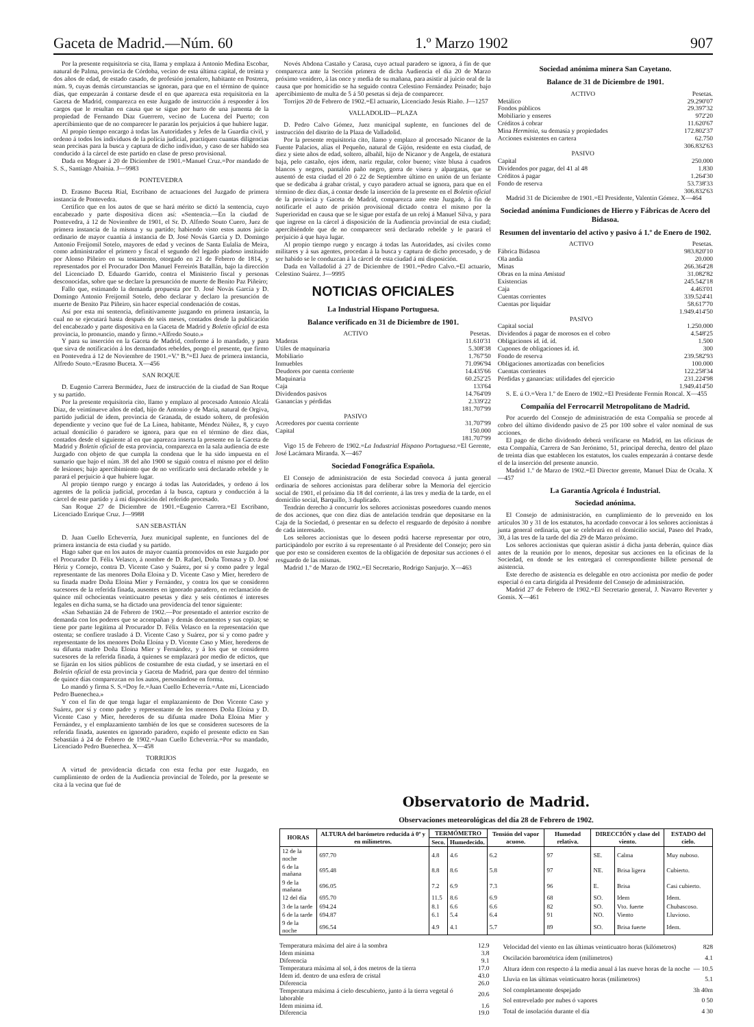Gaceta de Madrid.—Núm. 60 1.º Marzo 1902 907
Por la presente requisitoria se cita, llama y emplaza á Antonio Medina Escobar, natural de Palma, provincia de Córdoba, vecino de esta última capital, de treinta y dos años de edad, de estado casado, de profesión jornalero, habitante en Postrera, núm. 9, cuyas demás circunstancias se ignoran, para que en el término de quince días, que empezarán á contarse desde el en que aparezca esta requisitoria en la Gaceta de Madrid, comparezca en este Juzgado de instrucción á responder á los cargos que le resultan en causa que se sigue por hurto de una jumenta de la propiedad de Fernando Díaz Guerrero, vecino de Lucena del Puerto; con apercibimiento que de no comparecer le pararán los perjuicios á que hubiere lugar.
Al propio tiempo encargo á todas las Autoridades y Jefes de la Guardia civil, y ordeno á todos los individuos de la policía judicial, practiquen cuantas diligencias sean precisas para la busca y captura de dicho individuo, y caso de ser habido sea conducido á la cárcel de este partido en clase de preso provisional.
Dada en Moguer á 20 de Diciembre de 1901.=Manuel Cruz.=Por mandado de S. S., Santiago Abaitúa. J—9983
PONTEVEDRA
D. Erasmo Buceta Rial, Escribano de actuaciones del Juzgado de primera instancia de Pontevedra.
Certifico que en los autos de que se hará mérito se dictó la sentencia, cuyo encabezado y parte dispositiva dicen así: «Sentencia.—En la ciudad de Pontevedra, á 12 de Noviembre de 1901, el Sr. D. Alfredo Souto Cuero, Juez de primera instancia de la misma y su partido; habiendo visto estos autos juicio ordinario de mayor cuantía á instancia de D. José Novás García y D. Domingo Antonio Freijomil Sotelo, mayores de edad y vecinos de Santa Eulalia de Meira, como administrador el primero y fiscal el segundo del legado piadoso instituído por Alonso Piñeiro en su testamento, otorgado en 21 de Febrero de 1814, y representados por el Procurador Don Manuel Ferreirós Batallán, bajo la dirección del Licenciado D. Eduardo Garrido, contra el Ministerio fiscal y personas desconocidas, sobre que se declare la presunción de muerte de Benito Paz Piñeiro;
Fallo que, estimando la demanda propuesta por D. José Novás García y D. Domingo Antonio Freijomil Sotelo, debo declarar y declaro la presunción de muerte de Benito Paz Piñeiro, sin hacer especial condenación de costas.
Así por esta mi sentencia, definitivamente juzgando en primera instancia, la cual no se ejecutará hasta después de seis meses, contados desde la publicación del encabezado y parte dispositiva en la Gaceta de Madrid y Boletín oficial de esta provincia, lo pronuncio, mando y firmo.=Alfredo Souto.»
Y para su inserción en la Gaceta de Madrid, conforme á lo mandado, y para que sirva de notificación á los demandados rebeldes, pongo el presente, que firmo en Pontevedra á 12 de Noviembre de 1901.=V.º B.º=El Juez de primera instancia, Alfredo Souto.=Erasmo Buceta. X—456
SAN ROQUE
D. Eugenio Carrera Bermúdez, Juez de instrucción de la ciudad de San Roque y su partido.
Por la presente requisitoria cito, llamo y emplazo al procesado Antonio Alcalá Díaz, de veintinueve años de edad, hijo de Antonio y de María, natural de Orgiva, partido judicial de ídem, provincia de Granada, de estado soltero, de profesión dependiente y vecino que fué de La Línea, habitante, Méndez Núñez, 8, y cuyo actual domicilio ó paradero se ignora, para que en el término de diez días, contados desde el siguiente al en que aparezca inserta la presente en la Gaceta de Madrid y Boletín oficial de esta provincia, comparezca en la sala audiencia de este Juzgado con objeto de que cumpla la condena que le ha sido impuesta en el sumario que bajo el núm. 38 del año 1900 se siguió contra el mismo por el delito de lesiones; bajo apercibimiento que de no verificarlo será declarado rebelde y le parará el perjuicio á que hubiere lugar.
Al propio tiempo ruego y encargo á todas las Autoridades, y ordeno á los agentes de la policía judicial, procedan á la busca, captura y conducción á la cárcel de este partido y á mi disposición del referido procesado.
San Roque 27 de Diciembre de 1901.=Eugenio Carrera.=El Escribano, Licenciado Enrique Cruz. J—9988
SAN SEBASTIÁN
D. Juan Cuello Echeverría, Juez municipal suplente, en funciones del de primera instancia de esta ciudad y su partido.
Hago saber que en los autos de mayor cuantía promovidos en este Juzgado por el Procurador D. Félix Velasco, á nombre de D. Rafael, Doña Tomasa y D. José Hériz y Cornejo, contra D. Vicente Caso y Suárez, por sí y como padre y legal representante de las menores Doña Eloína y D. Vicente Caso y Mier, heredero de su finada madre Doña Eloína Mier y Fernández, y contra los que se consideren sucesores de la referida finada, ausentes en ignorado paradero, en reclamación de quince mil ochocientas veinticuatro pesetas y diez y seis céntimos é intereses legales en dicha suma, se ha dictado una providencia del tenor siguiente:
«San Sebastián 24 de Febrero de 1902.—Por presentado el anterior escrito de demanda con los poderes que se acompañan y demás documentos y sus copias; se tiene por parte legítima al Procurador D. Félix Velasco en la representación que ostenta; se confiere traslado á D. Vicente Caso y Suárez, por sí y como padre y representante de los menores Doña Eloína y D. Vicente Caso y Mier, herederos de su difunta madre Doña Eloína Mier y Fernández, y á los que se consideren sucesores de la referida finada, á quienes se emplazará por medio de edictos, que se fijarán en los sitios públicos de costumbre de esta ciudad, y se insertará en el Boletín oficial de esta provincia y Gaceta de Madrid, para que dentro del término de quince días comparezcan en los autos, personándose en forma.
Lo mandó y firma S. S.=Doy fe.=Juan Cuello Echeverría.=Ante mí, Licenciado Pedro Buenechea.»
Y con el fin de que tenga lugar el emplazamiento de Don Vicente Caso y Suárez, por sí y como padre y representante de los menores Doña Eloína y D. Vicente Caso y Mier, herederos de su difunta madre Doña Eloína Mier y Fernández, y el emplazamiento también de los que se consideren sucesores de la referida finada, ausentes en ignorado paradero, expido el presente edicto en San Sebastián á 24 de Febrero de 1902.=Juan Cuello Echeverría.=Por su mandado, Licenciado Pedro Buenechea. X—458
TORRIJOS
A virtud de providencia dictada con esta fecha por este Juzgado, en cumplimiento de orden de la Audiencia provincial de Toledo, por la presente se cita á la vecina que fué de
Novés Abdona Castaño y Carasa, cuyo actual paradero se ignora, á fin de que comparezca ante la Sección primera de dicha Audiencia el día 20 de Marzo próximo venidero, á las once y media de su mañana, para asistir al juicio oral de la causa que por homicidio se ha seguido contra Celestino Fernández Peinado; bajo apercibimiento de multa de 5 á 50 pesetas si deja de comparecer.
Torrijos 20 de Febrero de 1902.=El actuario, Licenciado Jesús Riaño. J—1257
VALLADOLID—PLAZA
D. Pedro Calvo Gómez, Juez municipal suplente, en funciones del de instrucción del distrito de la Plaza de Valladolid.
Por la presente requisitoria cito, llamo y emplazo al procesado Nicanor de la Fuente Palacios, alias el Pequeño, natural de Gijón, residente en esta ciudad, de diez y siete años de edad, soltero, albañil, hijo de Nicanor y de Angela, de estatura baja, pelo castaño, ojos ídem, nariz regular, color bueno; viste blusa á cuadros blancos y negros, pantalón paño negro, gorra de visera y alpargatas, que se ausentó de esta ciudad el 20 ó 22 de Septiembre último en unión de un feriante que se dedicaba á grabar cristal, y cuyo paradero actual se ignora, para que en el término de diez días, á contar desde la inserción de la presente en el Boletín oficial de la provincia y Gaceta de Madrid, comparezca ante este Juzgado, á fin de notificarle el auto de prisión provisional dictado contra el mismo por la Superioridad en causa que se le sigue por estafa de un reloj á Manuel Silva, y para que ingrese en la cárcel á disposición de la Audiencia provincial de esta ciudad; apercibiéndole que de no comparecer será declarado rebelde y le parará el perjuicio á que haya lugar.
Al propio tiempo ruego y encargo á todas las Autoridades, así civiles como militares y á sus agentes, procedan á la busca y captura de dicho procesado, y de ser habido se le conduzcan á la cárcel de esta ciudad á mi disposición.
Dada en Valladolid á 27 de Diciembre de 1901.=Pedro Calvo.=El actuario, Celestino Suárez. J—9995
NOTICIAS OFICIALES
La Industrial Hispano Portuguesa.
Balance verificado en 31 de Diciembre de 1901.
| ACTIVO | Pesetas. |
| Maderas | 11.610'31 |
| Utiles de maquinaria | 5.308'38 |
| Mobiliario | 1.767'50 |
| Inmuebles | 71.096'94 |
| Deudores por cuenta corriente | 14.435'66 |
| Maquinaria | 60.252'25 |
| Caja | 133'64 |
| Dividendos pasivos | 14.764'09 |
| Ganancias y pérdidas | 2.339'22 |
| | 181.707'99 |
| PASIVO | |
| Acreedores por cuenta corriente | 31.707'99 |
| Capital | 150.000 |
| | 181.707'99 |
Vigo 15 de Febrero de 1902.=La Industrial Hispano Portuguesa.=El Gerente, José Lacámara Miranda. X—467
Sociedad Fonográfica Española.
El Consejo de administración de esta Sociedad convoca á junta general ordinaria de señores accionistas para deliberar sobre la Memoria del ejercicio social de 1901, el próximo día 18 del corriente, á las tres y media de la tarde, en el domicilio social, Barquillo, 3 duplicado.
Tendrán derecho á concurrir los señores accionistas poseedores cuando menos de dos acciones, que con diez días de antelación tendrán que depositarse en la Caja de la Sociedad, ó presentar en su defecto el resguardo de depósito á nombre de cada interesado.
Los señores accionistas que lo deseen podrá hacerse representar por otro, participándolo por escrito á su representante ó al Presidente del Consejo; pero sin que por esto se consideren exentos de la obligación de depositar sus acciones ó el resguardo de las mismas.
Madrid 1.º de Marzo de 1902.=El Secretario, Rodrigo Sanjurjo. X—463
Sociedad anónima minera San Cayetano.
Balance de 31 de Diciembre de 1901.
| ACTIVO | Pesetas. |
| Metálico | 29.290'07 |
| Fondos públicos | 29.397'32 |
| Mobiliario y enseres | 972'20 |
| Créditos á cobrar | 11.620'67 |
| Mina Herminia , su demasía y propiedades | 172.802'37 |
| Acciones existentes en cartera | 62.750 |
| | 306.832'63 |
| PASIVO | |
| Capital | 250.000 |
| Dividendos por pagar, del 41 al 48 | 1.830 |
| Créditos á pagar | 1.264'30 |
| Fondo de reserva | 53.738'33 |
| | 306.832'63 |
Madrid 31 de Diciembre de 1901.=El Presidente, Valentín Gómez. X—464
Sociedad anónima Fundiciones de Hierro y Fábricas de Acero del Bidasoa.
Resumen del inventario del activo y pasivo á 1.º de Enero de 1902.
| ACTIVO | Pesetas. |
| Fábrica Bidasoa | 983.820'10 |
| Ola andía | 20.000 |
| Minas | 266.364'28 |
| Obras en la mina Amistad | 31.082'82 |
| Existencias | 245.542'18 |
| Caja | 4.463'01 |
| Cuentas corrientes | 339.524'41 |
| Cuentas por liquidar | 58.617'70 |
| | 1.949.414'50 |
| PASIVO | |
| Capital social | 1.250.000 |
| Dividendos á pagar de morosos en el cobro | 4.548'25 |
| Obligaciones íd. íd. íd. | 1.500 |
| Cupones de obligaciones íd. íd. | 300 |
| Fondo de reserva | 239.582'93 |
| Obligaciones amortizadas con beneficios | 100.000 |
| Cuentas corrientes | 122.258'34 |
| Pérdidas y ganancias: utilidades del ejercicio | 231.224'98 |
| | 1.949.414'50 |
S. E. ú O.=Vera 1.º de Enero de 1902.=El Presidente Fermín Roncal. X—455
Compañía del Ferrocarril Metropolitano de Madrid.
Por acuerdo del Consejo de administración de esta Compañía se procede al cobro del último dividendo pasivo de 25 por 100 sobre el valor nominal de sus acciones.
El pago de dicho dividendo deberá verificarse en Madrid, en las oficinas de esta Compañía, Carrera de San Jerónimo, 51, principal derecha, dentro del plazo de treinta días que establecen los estatutos, los cuales empezarán á contarse desde el de la inserción del presente anuncio.
Madrid 1.º de Marzo de 1902.=El Director gerente, Manuel Díaz de Ocaña. X—457
La Garantía Agrícola é Industrial.
Sociedad anónima.
El Consejo de administración, en cumplimiento de lo prevenido en los artículos 30 y 31 de los estatutos, ha acordado convocar á los señores accionistas á junta general ordinaria, que se celebrará en el domicilio social, Paseo del Prado, 30, á las tres de la tarde del día 29 de Marzo próximo.
Los señores accionistas que quieran asistir á dicha junta deberán, quince días antes de la reunión por lo menos, depositar sus acciones en la oficinas de la Sociedad, en donde se les entregará el correspondiente billete personal de asistencia.
Este derecho de asistencia es delegable en otro accionista por medio de poder especial ó en carta dirigida al Presidente del Consejo de administración.
Madrid 27 de Febrero de 1902.=El Secretario general, J. Navarro Reverter y Gomis. X—461
Observatorio de Madrid.
Observaciones meteorológicas del día 28 de Febrero de 1902.
| HORAS | ALTURA del barómetro reducida á 0º y en milímetros. | TERMÓMETRO | | Tensión del vapor acuoso. | Humedad relativa. | DIRECCIÓN y clase del viento. | | ESTADO del cielo. |
| --- | --- | --- | --- | --- | --- | --- | --- | --- |
| | | Seco. | Humedecido. | | | | | |
| 12 de la noche | 697.70 | 4.8 | 4.6 | 6.2 | 97 | SE. | Calma | Muy nuboso. |
| 6 de la mañana | 695.48 | 8.8 | 8.6 | 5.8 | 97 | NE. | Brisa ligera | Cubierto. |
| 9 de la mañana | 696.05 | 7.2 | 6.9 | 7.3 | 96 | E. | Brisa | Casi cubierto. |
| 12 del día | 695.70 | 11.5 | 8.6 | 6.9 | 68 | SO. | Idem | Idem. |
| 3 de la tarde | 694.24 | 8.1 | 6.6 | 6.6 | 82 | SO. | Vto. fuerte | Chubascoso. |
| 6 de la tarde | 694.87 | 6.1 | 5.4 | 6.4 | 91 | NO. | Viento | Lluvioso. |
| 9 de la noche | 696.54 | 4.9 | 4.1 | 5.7 | 89 | SO. | Brisa fuerte | Idem. |
| Temperatura máxima del aire á la sombra | 12.9 |
| Idem mínima | 3.8 |
| Diferencia | 9.1 |
| Temperatura máxima al sol, á dos metros de la tierra | 17.0 |
| Idem íd. dentro de una esfera de cristal | 43.0 |
| Diferencia | 26.0 |
| Temperatura máxima á cielo descubierto, junto á la tierra vegetal ó laborable | 20.6 |
| Idem mínima íd. | 1.6 |
| Diferencia | 19.0 |
| Velocidad del viento en las últimas veinticuatro horas (kilómetros) | 828 |
| Oscilación barométrica ídem (milímetros) | 4.1 |
| Altura ídem con respecto á la media anual á las nueve horas de la noche | — 10.5 |
| Lluvia en las últimas veinticuatro horas (milímetros) | 5.1 |
| Sol completamente despejado | 3h 40m |
| Sol entrevelado por nubes ó vapores | 0 50 |
| Total de insolación durante el día | 4 30 |